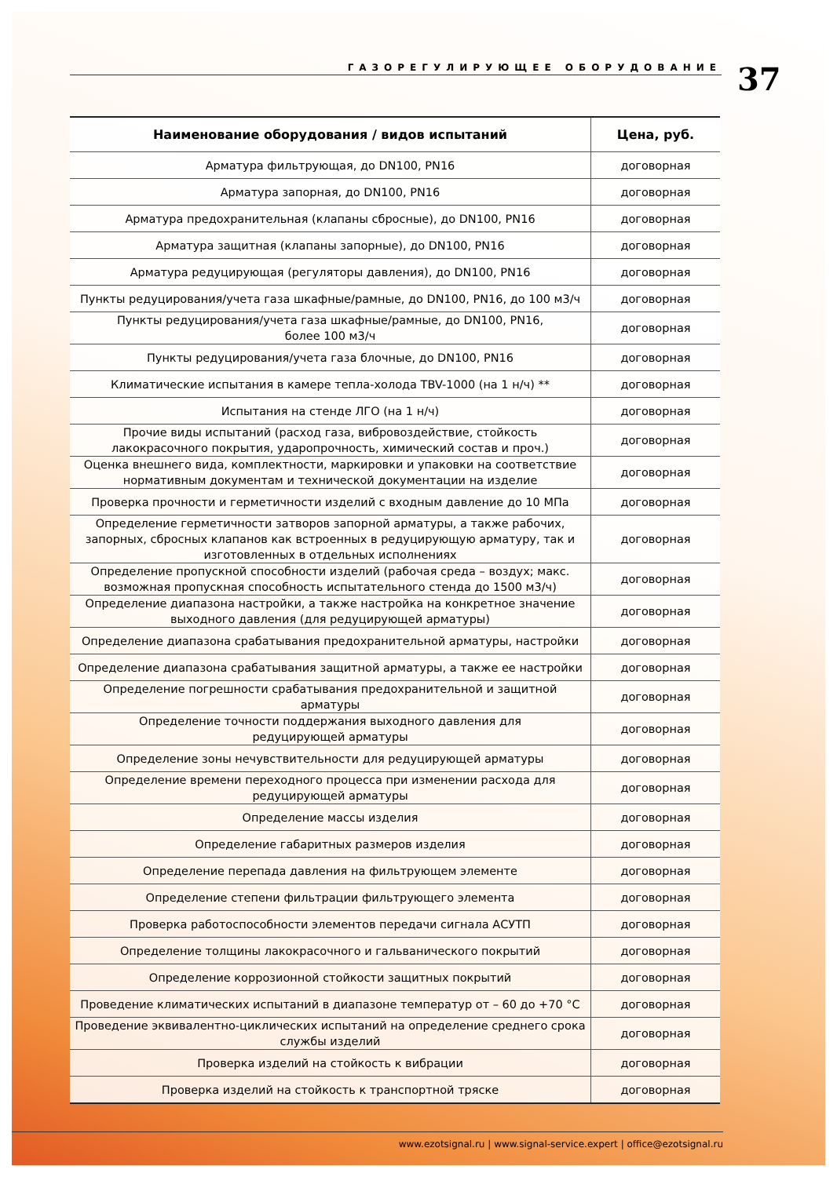ГАЗОРЕГУЛИРУЮЩЕЕ ОБОРУДОВАНИЕ
37
| Наименование оборудования / видов испытаний | Цена, руб. |
| --- | --- |
| Арматура фильтрующая, до DN100, PN16 | договорная |
| Арматура запорная, до DN100, PN16 | договорная |
| Арматура предохранительная (клапаны сбросные), до DN100, PN16 | договорная |
| Арматура защитная (клапаны запорные), до DN100, PN16 | договорная |
| Арматура редуцирующая (регуляторы давления), до DN100, PN16 | договорная |
| Пункты редуцирования/учета газа шкафные/рамные, до DN100, PN16, до 100 м3/ч | договорная |
| Пункты редуцирования/учета газа шкафные/рамные, до DN100, PN16, более 100 м3/ч | договорная |
| Пункты редуцирования/учета газа блочные, до DN100, PN16 | договорная |
| Климатические испытания в камере тепла-холода TBV-1000 (на 1 н/ч) ** | договорная |
| Испытания на стенде ЛГО (на 1 н/ч) | договорная |
| Прочие виды испытаний (расход газа, вибровоздействие, стойкость лакокрасочного покрытия, ударопрочность, химический состав и проч.) | договорная |
| Оценка внешнего вида, комплектности, маркировки и упаковки на соответствие нормативным документам и технической документации на изделие | договорная |
| Проверка прочности и герметичности изделий с входным давление до 10 МПа | договорная |
| Определение герметичности затворов запорной арматуры, а также рабочих, запорных, сбросных клапанов как встроенных в редуцирующую арматуру, так и изготовленных в отдельных исполнениях | договорная |
| Определение пропускной способности изделий (рабочая среда – воздух; макс. возможная пропускная способность испытательного стенда до 1500 м3/ч) | договорная |
| Определение диапазона настройки, а также настройка на конкретное значение выходного давления (для редуцирующей арматуры) | договорная |
| Определение диапазона срабатывания предохранительной арматуры, настройки | договорная |
| Определение диапазона срабатывания защитной арматуры, а также ее настройки | договорная |
| Определение погрешности срабатывания предохранительной и защитной арматуры | договорная |
| Определение точности поддержания выходного давления для редуцирующей арматуры | договорная |
| Определение зоны нечувствительности для редуцирующей арматуры | договорная |
| Определение времени переходного процесса при изменении расхода для редуцирующей арматуры | договорная |
| Определение массы изделия | договорная |
| Определение габаритных размеров изделия | договорная |
| Определение перепада давления на фильтрующем элементе | договорная |
| Определение степени фильтрации фильтрующего элемента | договорная |
| Проверка работоспособности элементов передачи сигнала АСУТП | договорная |
| Определение толщины лакокрасочного и гальванического покрытий | договорная |
| Определение коррозионной стойкости защитных покрытий | договорная |
| Проведение климатических испытаний в диапазоне температур от – 60 до +70 °С | договорная |
| Проведение эквивалентно-циклических испытаний на определение среднего срока службы изделий | договорная |
| Проверка изделий на стойкость к вибрации | договорная |
| Проверка изделий на стойкость к транспортной тряске | договорная |
www.ezotsignal.ru | www.signal-service.expert | office@ezotsignal.ru